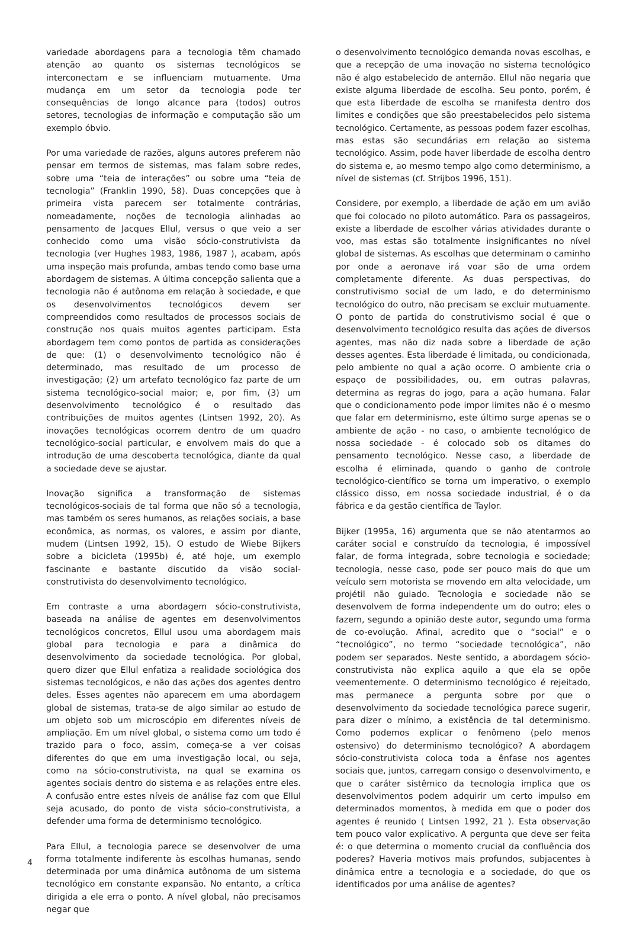variedade abordagens para a tecnologia têm chamado atenção ao quanto os sistemas tecnológicos se interconectam e se influenciam mutuamente. Uma mudança em um setor da tecnologia pode ter consequências de longo alcance para (todos) outros setores, tecnologias de informação e computação são um exemplo óbvio.
Por uma variedade de razões, alguns autores preferem não pensar em termos de sistemas, mas falam sobre redes, sobre uma “teia de interações” ou sobre uma “teia de tecnologia” (Franklin 1990, 58). Duas concepções que à primeira vista parecem ser totalmente contrárias, nomeadamente, noções de tecnologia alinhadas ao pensamento de Jacques Ellul, versus o que veio a ser conhecido como uma visão sócio-construtivista da tecnologia (ver Hughes 1983, 1986, 1987 ), acabam, após uma inspeção mais profunda, ambas tendo como base uma abordagem de sistemas. A última concepção salienta que a tecnologia não é autônoma em relação à sociedade, e que os desenvolvimentos tecnológicos devem ser compreendidos como resultados de processos sociais de construção nos quais muitos agentes participam. Esta abordagem tem como pontos de partida as considerações de que: (1) o desenvolvimento tecnológico não é determinado, mas resultado de um processo de investigação; (2) um artefato tecnológico faz parte de um sistema tecnológico-social maior; e, por fim, (3) um desenvolvimento tecnológico é o resultado das contribuições de muitos agentes (Lintsen 1992, 20). As inovações tecnológicas ocorrem dentro de um quadro tecnológico-social particular, e envolvem mais do que a introdução de uma descoberta tecnológica, diante da qual a sociedade deve se ajustar.
Inovação significa a transformação de sistemas tecnológicos-sociais de tal forma que não só a tecnologia, mas também os seres humanos, as relações sociais, a base econômica, as normas, os valores, e assim por diante, mudem (Lintsen 1992, 15). O estudo de Wiebe Bijkers sobre a bicicleta (1995b) é, até hoje, um exemplo fascinante e bastante discutido da visão social-construtivista do desenvolvimento tecnológico.
Em contraste a uma abordagem sócio-construtivista, baseada na análise de agentes em desenvolvimentos tecnológicos concretos, Ellul usou uma abordagem mais global para tecnologia e para a dinâmica do desenvolvimento da sociedade tecnológica. Por global, quero dizer que Ellul enfatiza a realidade sociológica dos sistemas tecnológicos, e não das ações dos agentes dentro deles. Esses agentes não aparecem em uma abordagem global de sistemas, trata-se de algo similar ao estudo de um objeto sob um microscópio em diferentes níveis de ampliação. Em um nível global, o sistema como um todo é trazido para o foco, assim, começa-se a ver coisas diferentes do que em uma investigação local, ou seja, como na sócio-construtivista, na qual se examina os agentes sociais dentro do sistema e as relações entre eles. A confusão entre estes níveis de análise faz com que Ellul seja acusado, do ponto de vista sócio-construtivista, a defender uma forma de determinismo tecnológico.
Para Ellul, a tecnologia parece se desenvolver de uma forma totalmente indiferente às escolhas humanas, sendo determinada por uma dinâmica autônoma de um sistema tecnológico em constante expansão. No entanto, a crítica dirigida a ele erra o ponto. A nível global, não precisamos negar que
o desenvolvimento tecnológico demanda novas escolhas, e que a recepção de uma inovação no sistema tecnológico não é algo estabelecido de antemão. Ellul não negaria que existe alguma liberdade de escolha. Seu ponto, porém, é que esta liberdade de escolha se manifesta dentro dos limites e condições que são preestabelecidos pelo sistema tecnológico. Certamente, as pessoas podem fazer escolhas, mas estas são secundárias em relação ao sistema tecnológico. Assim, pode haver liberdade de escolha dentro do sistema e, ao mesmo tempo algo como determinismo, a nível de sistemas (cf. Strijbos 1996, 151).
Considere, por exemplo, a liberdade de ação em um avião que foi colocado no piloto automático. Para os passageiros, existe a liberdade de escolher várias atividades durante o voo, mas estas são totalmente insignificantes no nível global de sistemas. As escolhas que determinam o caminho por onde a aeronave irá voar são de uma ordem completamente diferente. As duas perspectivas, do construtivismo social de um lado, e do determinismo tecnológico do outro, não precisam se excluir mutuamente. O ponto de partida do construtivismo social é que o desenvolvimento tecnológico resulta das ações de diversos agentes, mas não diz nada sobre a liberdade de ação desses agentes. Esta liberdade é limitada, ou condicionada, pelo ambiente no qual a ação ocorre. O ambiente cria o espaço de possibilidades, ou, em outras palavras, determina as regras do jogo, para a ação humana. Falar que o condicionamento pode impor limites não é o mesmo que falar em determinismo, este último surge apenas se o ambiente de ação - no caso, o ambiente tecnológico de nossa sociedade - é colocado sob os ditames do pensamento tecnológico. Nesse caso, a liberdade de escolha é eliminada, quando o ganho de controle tecnológico-científico se torna um imperativo, o exemplo clássico disso, em nossa sociedade industrial, é o da fábrica e da gestão científica de Taylor.
Bijker (1995a, 16) argumenta que se não atentarmos ao caráter social e construído da tecnologia, é impossível falar, de forma integrada, sobre tecnologia e sociedade; tecnologia, nesse caso, pode ser pouco mais do que um veículo sem motorista se movendo em alta velocidade, um projétil não guiado. Tecnologia e sociedade não se desenvolvem de forma independente um do outro; eles o fazem, segundo a opinião deste autor, segundo uma forma de co-evolução. Afinal, acredito que o “social” e o “tecnológico”, no termo “sociedade tecnológica”, não podem ser separados. Neste sentido, a abordagem sócio-construtivista não explica aquilo a que ela se opõe veementemente. O determinismo tecnológico é rejeitado, mas permanece a pergunta sobre por que o desenvolvimento da sociedade tecnológica parece sugerir, para dizer o mínimo, a existência de tal determinismo. Como podemos explicar o fenômeno (pelo menos ostensivo) do determinismo tecnológico? A abordagem sócio-construtivista coloca toda a ênfase nos agentes sociais que, juntos, carregam consigo o desenvolvimento, e que o caráter sistêmico da tecnologia implica que os desenvolvimentos podem adquirir um certo impulso em determinados momentos, à medida em que o poder dos agentes é reunido ( Lintsen 1992, 21 ). Esta observação tem pouco valor explicativo. A pergunta que deve ser feita é: o que determina o momento crucial da confluência dos poderes? Haveria motivos mais profundos, subjacentes à dinâmica entre a tecnologia e a sociedade, do que os identificados por uma análise de agentes?
4